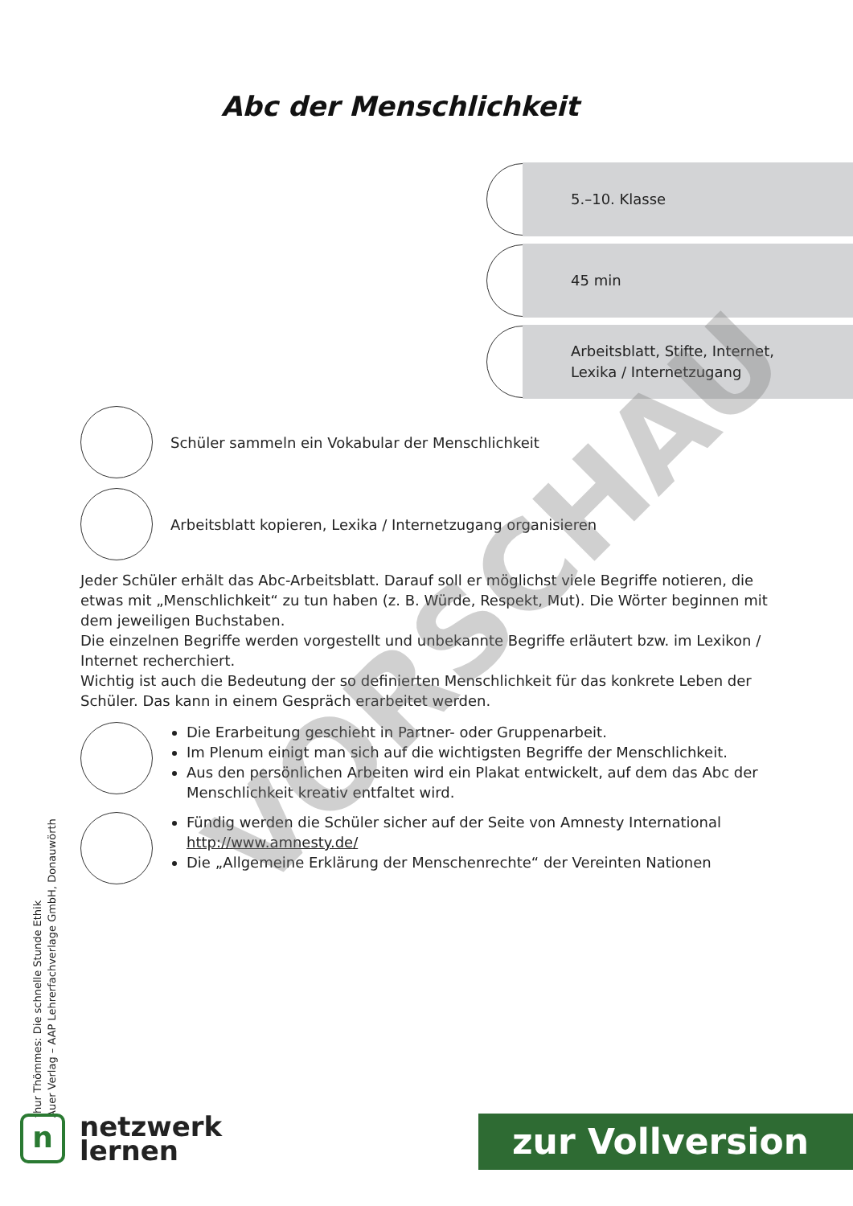Abc der Menschlichkeit
5.–10. Klasse
45 min
Arbeitsblatt, Stifte, Internet,
Lexika / Internetzugang
Schüler sammeln ein Vokabular der Menschlichkeit
Arbeitsblatt kopieren, Lexika / Internetzugang organisieren
Jeder Schüler erhält das Abc-Arbeitsblatt. Darauf soll er möglichst viele Begriffe notieren, die etwas mit „Menschlichkeit“ zu tun haben (z. B. Würde, Respekt, Mut). Die Wörter beginnen mit dem jeweiligen Buchstaben.
Die einzelnen Begriffe werden vorgestellt und unbekannte Begriffe erläutert bzw. im Lexikon / Internet recherchiert.
Wichtig ist auch die Bedeutung der so definierten Menschlichkeit für das konkrete Leben der Schüler. Das kann in einem Gespräch erarbeitet werden.
Die Erarbeitung geschieht in Partner- oder Gruppenarbeit.
Im Plenum einigt man sich auf die wichtigsten Begriffe der Menschlichkeit.
Aus den persönlichen Arbeiten wird ein Plakat entwickelt, auf dem das Abc der Menschlichkeit kreativ entfaltet wird.
Fündig werden die Schüler sicher auf der Seite von Amnesty International http://www.amnesty.de/
Die „Allgemeine Erklärung der Menschenrechte“ der Vereinten Nationen
thur Thömmes: Die schnelle Stunde Ethik
Auer Verlag – AAP Lehrerfachverlage GmbH, Donauwörth
n
netzwerk
lernen
zur Vollversion
VORSCHAU